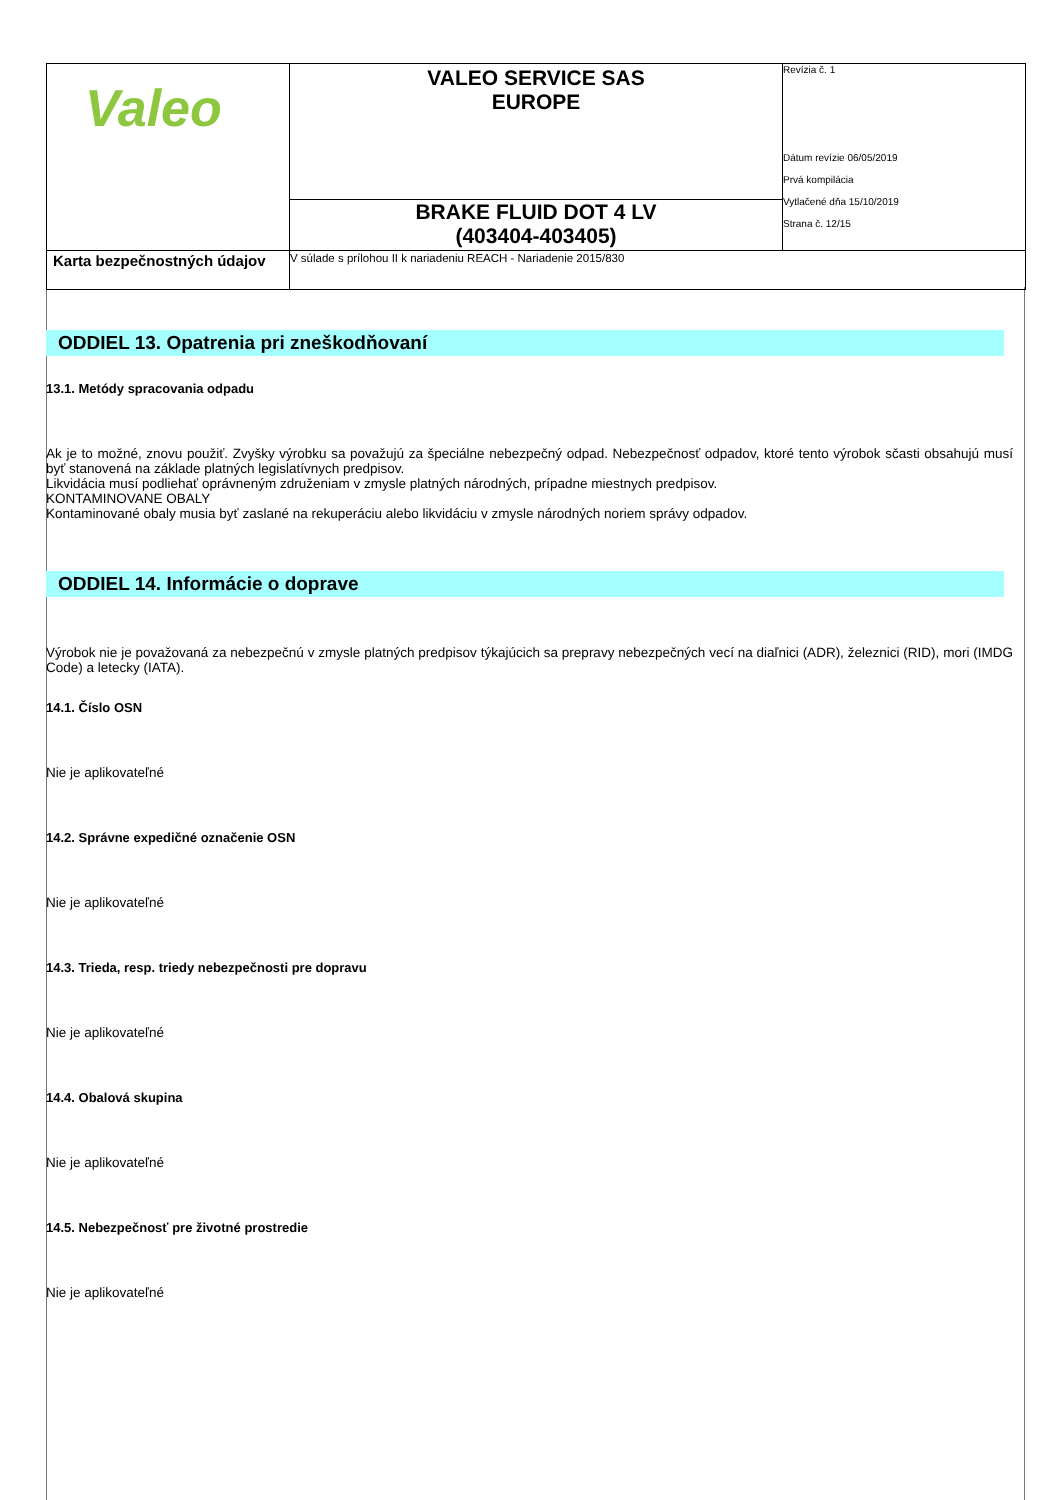| Valeo | VALEO SERVICE SAS EUROPE | Revízia č. 1 Dátum revízie 06/05/2019 Prvá kompilácia Vytlačené dňa 15/10/2019 Strana č. 12/15 |
| | BRAKE FLUID DOT 4 LV (403404-403405) | |
| Karta bezpečnostných údajov | V súlade s prílohou II k nariadeniu REACH - Nariadenie 2015/830 | |
ODDIEL 13. Opatrenia pri zneškodňovaní
13.1. Metódy spracovania odpadu
Ak je to možné, znovu použiť. Zvyšky výrobku sa považujú za špeciálne nebezpečný odpad. Nebezpečnosť odpadov, ktoré tento výrobok sčasti obsahujú musí byť stanovená na základe platných legislatívnych predpisov.
Likvidácia musí podliehať oprávneným združeniam v zmysle platných národných, prípadne miestnych predpisov.
KONTAMINOVANE OBALY
Kontaminované obaly musia byť zaslané na rekuperáciu alebo likvidáciu v zmysle národných noriem správy odpadov.
ODDIEL 14. Informácie o doprave
Výrobok nie je považovaná za nebezpečnú v zmysle platných predpisov týkajúcich sa prepravy nebezpečných vecí na diaľnici (ADR), železnici (RID), mori (IMDG Code) a letecky (IATA).
14.1. Číslo OSN
Nie je aplikovateľné
14.2. Správne expedičné označenie OSN
Nie je aplikovateľné
14.3. Trieda, resp. triedy nebezpečnosti pre dopravu
Nie je aplikovateľné
14.4. Obalová skupina
Nie je aplikovateľné
14.5. Nebezpečnosť pre životné prostredie
Nie je aplikovateľné